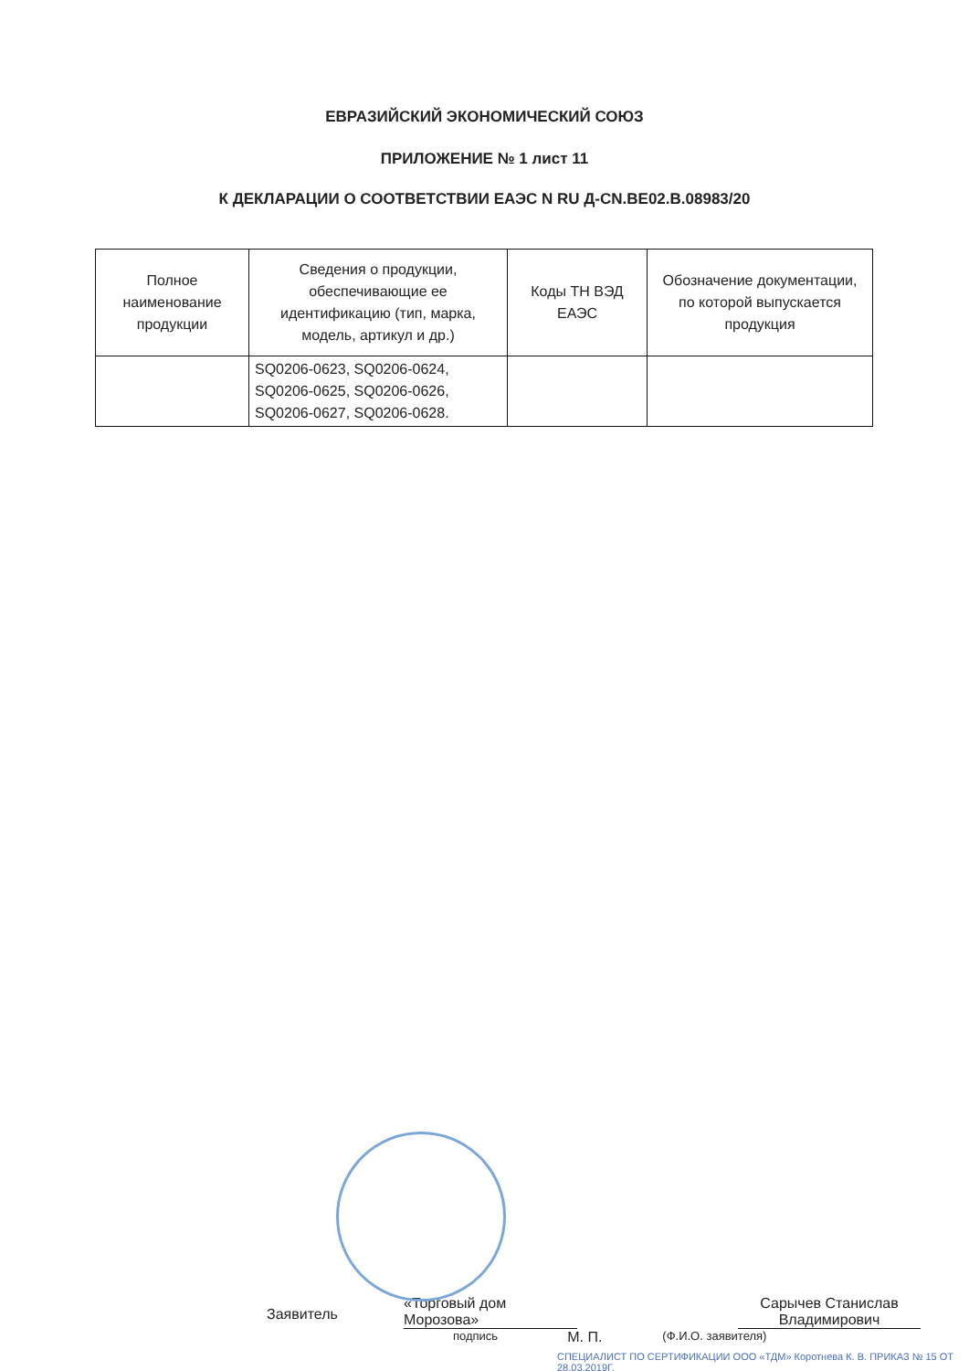ЕВРАЗИЙСКИЙ ЭКОНОМИЧЕСКИЙ СОЮЗ
ПРИЛОЖЕНИЕ № 1 лист 11
К ДЕКЛАРАЦИИ О СООТВЕТСТВИИ ЕАЭС N RU Д-CN.BE02.B.08983/20
| Полное наименование продукции | Сведения о продукции, обеспечивающие ее идентификацию (тип, марка, модель, артикул и др.) | Коды ТН ВЭД ЕАЭС | Обозначение документации, по которой выпускается продукция |
| --- | --- | --- | --- |
| | SQ0206-0623, SQ0206-0624, SQ0206-0625, SQ0206-0626, SQ0206-0627, SQ0206-0628. | | |
Заявитель
«Торговый дом Морозова»
Сарычев Станислав Владимирович
подпись М. П. (Ф.И.О. заявителя)
СПЕЦИАЛИСТ ПО СЕРТИФИКАЦИИ ООО «ТДМ» Коротнева К. В. ПРИКАЗ № 15 ОТ 28.03.2019Г.